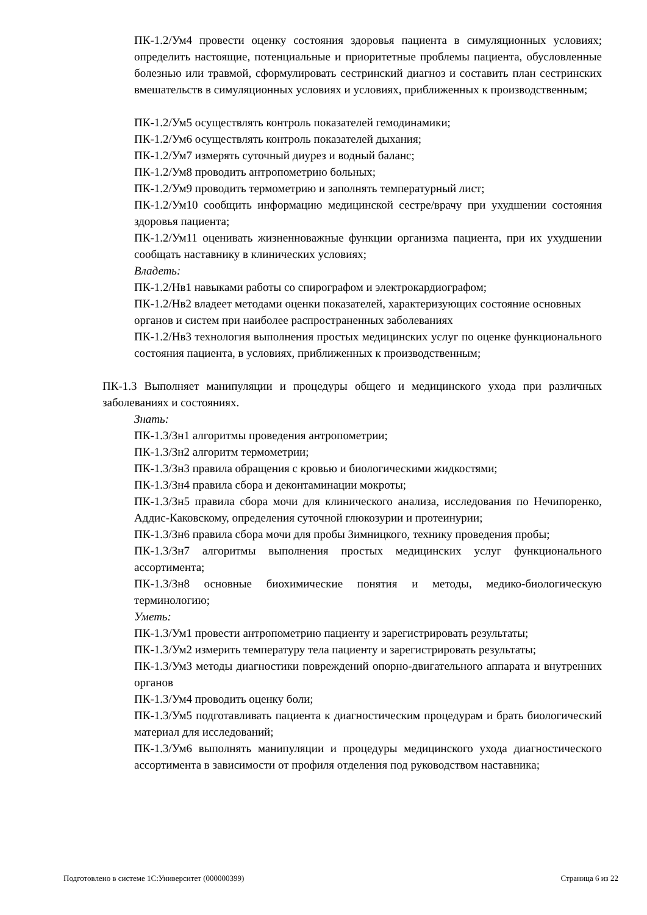ПК-1.2/Ум4 провести оценку состояния здоровья пациента в симуляционных условиях; определить настоящие, потенциальные и приоритетные проблемы пациента, обусловленные болезнью или травмой, сформулировать сестринский диагноз и составить план сестринских вмешательств в симуляционных условиях и условиях, приближенных к производственным;
ПК-1.2/Ум5 осуществлять контроль показателей гемодинамики;
ПК-1.2/Ум6 осуществлять контроль показателей дыхания;
ПК-1.2/Ум7 измерять суточный диурез и водный баланс;
ПК-1.2/Ум8 проводить антропометрию больных;
ПК-1.2/Ум9 проводить термометрию и заполнять температурный лист;
ПК-1.2/Ум10 сообщить информацию медицинской сестре/врачу при ухудшении состояния здоровья пациента;
ПК-1.2/Ум11 оценивать жизненноважные функции организма пациента, при их ухудшении сообщать наставнику в клинических условиях;
Владеть:
ПК-1.2/Нв1 навыками работы со спирографом и электрокардиографом;
ПК-1.2/Нв2 владеет методами оценки показателей, характеризующих состояние основных органов и систем при наиболее распространенных заболеваниях
ПК-1.2/Нв3 технология выполнения простых медицинских услуг по оценке функционального состояния пациента, в условиях, приближенных к производственным;
ПК-1.3 Выполняет манипуляции и процедуры общего и медицинского ухода при различных заболеваниях и состояниях.
Знать:
ПК-1.3/Зн1 алгоритмы проведения антропометрии;
ПК-1.3/Зн2 алгоритм термометрии;
ПК-1.3/Зн3 правила обращения с кровью и биологическими жидкостями;
ПК-1.3/Зн4 правила сбора и деконтаминации мокроты;
ПК-1.3/Зн5 правила сбора мочи для клинического анализа, исследования по Нечипоренко, Аддис-Каковскому, определения суточной глюкозурии и протеинурии;
ПК-1.3/Зн6 правила сбора мочи для пробы Зимницкого, технику проведения пробы;
ПК-1.3/Зн7 алгоритмы выполнения простых медицинских услуг функционального ассортимента;
ПК-1.3/Зн8 основные биохимические понятия и методы, медико-биологическую терминологию;
Уметь:
ПК-1.3/Ум1 провести антропометрию пациенту и зарегистрировать результаты;
ПК-1.3/Ум2 измерить температуру тела пациенту и зарегистрировать результаты;
ПК-1.3/Ум3 методы диагностики повреждений опорно-двигательного аппарата и внутренних органов
ПК-1.3/Ум4 проводить оценку боли;
ПК-1.3/Ум5 подготавливать пациента к диагностическим процедурам и брать биологический материал для исследований;
ПК-1.3/Ум6 выполнять манипуляции и процедуры медицинского ухода диагностического ассортимента в зависимости от профиля отделения под руководством наставника;
Подготовлено в системе 1С:Университет (000000399) Страница 6 из 22